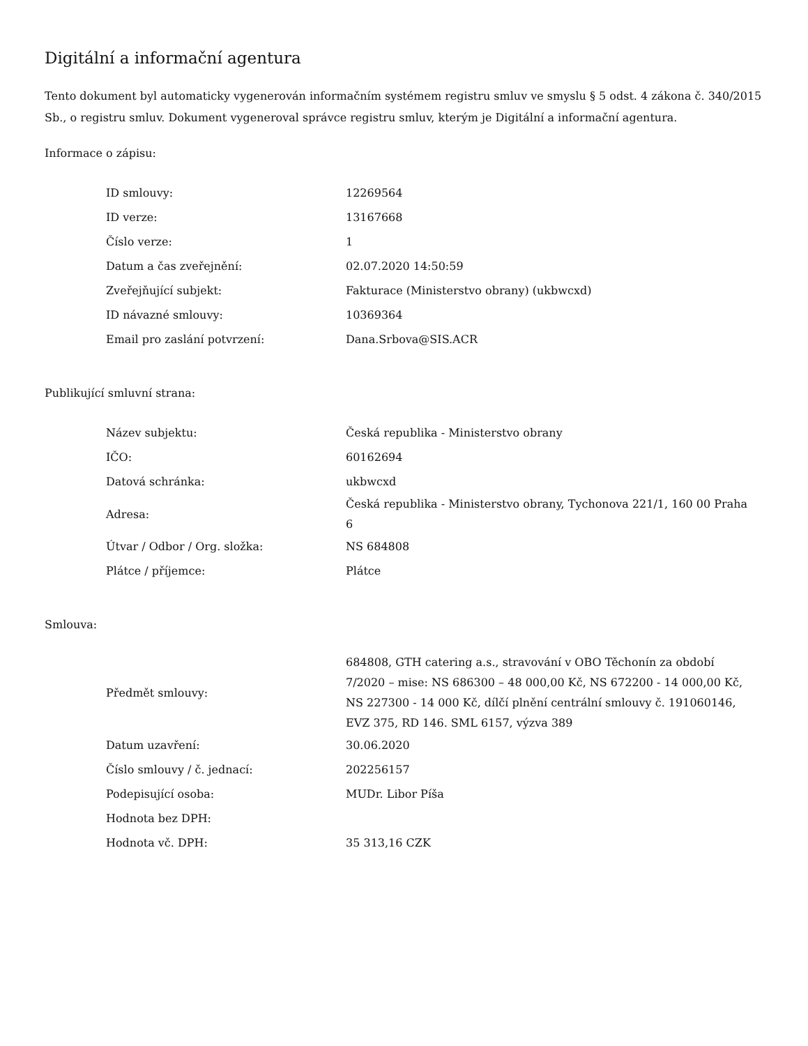Digitální a informační agentura
Tento dokument byl automaticky vygenerován informačním systémem registru smluv ve smyslu § 5 odst. 4 zákona č. 340/2015 Sb., o registru smluv. Dokument vygeneroval správce registru smluv, kterým je Digitální a informační agentura.
Informace o zápisu:
| ID smlouvy: | 12269564 |
| ID verze: | 13167668 |
| Číslo verze: | 1 |
| Datum a čas zveřejnění: | 02.07.2020 14:50:59 |
| Zveřejňující subjekt: | Fakturace (Ministerstvo obrany) (ukbwcxd) |
| ID návazné smlouvy: | 10369364 |
| Email pro zaslání potvrzení: | Dana.Srbova@SIS.ACR |
Publikující smluvní strana:
| Název subjektu: | Česká republika - Ministerstvo obrany |
| IČO: | 60162694 |
| Datová schránka: | ukbwcxd |
| Adresa: | Česká republika - Ministerstvo obrany, Tychonova 221/1, 160 00 Praha 6 |
| Útvar / Odbor / Org. složka: | NS 684808 |
| Plátce / příjemce: | Plátce |
Smlouva:
| Předmět smlouvy: | 684808, GTH catering a.s., stravování v OBO Těchonín za období 7/2020 – mise: NS 686300 – 48 000,00 Kč, NS 672200 - 14 000,00 Kč, NS 227300 - 14 000 Kč, dílčí plnění centrální smlouvy č. 191060146, EVZ 375, RD 146. SML 6157, výzva 389 |
| Datum uzavření: | 30.06.2020 |
| Číslo smlouvy / č. jednací: | 202256157 |
| Podepisující osoba: | MUDr. Libor Píša |
| Hodnota bez DPH: | |
| Hodnota vč. DPH: | 35 313,16 CZK |